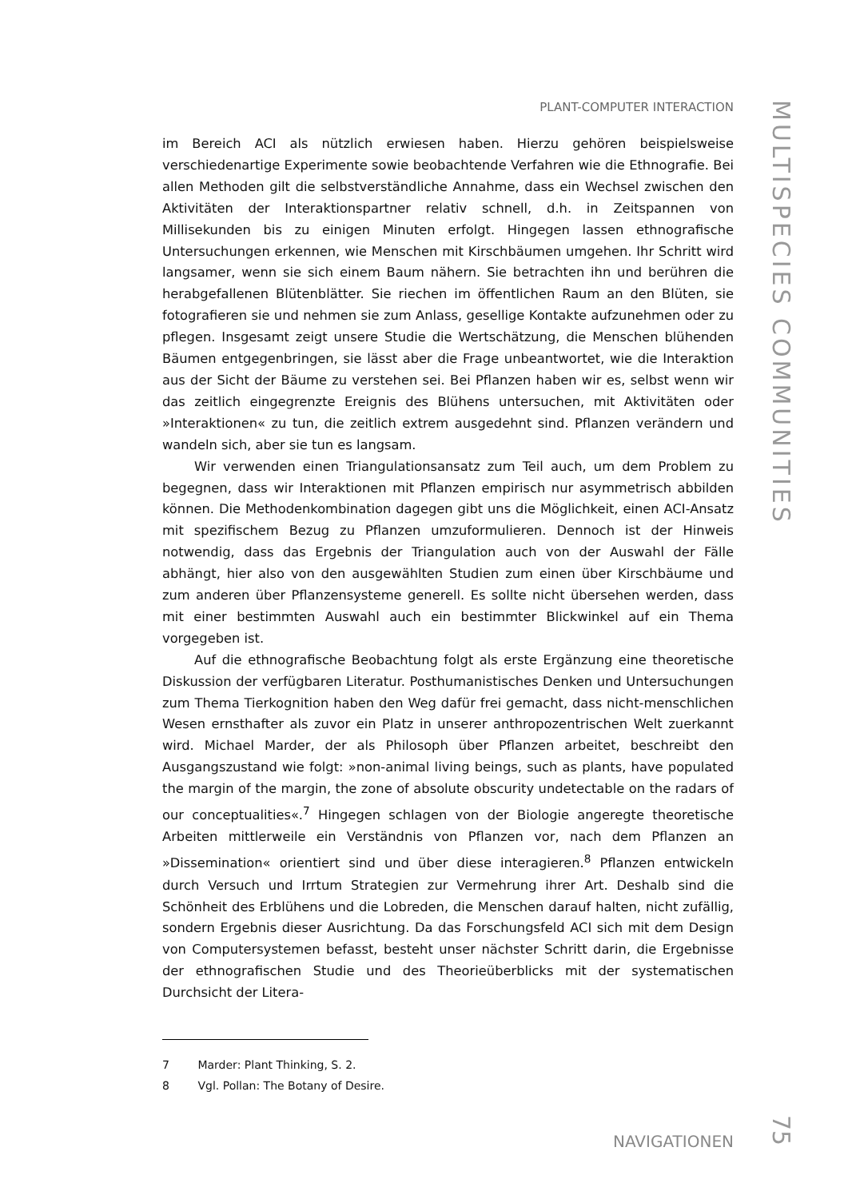PLANT-COMPUTER INTERACTION
im Bereich ACI als nützlich erwiesen haben. Hierzu gehören beispielsweise verschiedenartige Experimente sowie beobachtende Verfahren wie die Ethnografie. Bei allen Methoden gilt die selbstverständliche Annahme, dass ein Wechsel zwischen den Aktivitäten der Interaktionspartner relativ schnell, d.h. in Zeitspannen von Millisekunden bis zu einigen Minuten erfolgt. Hingegen lassen ethnografische Untersuchungen erkennen, wie Menschen mit Kirschbäumen umgehen. Ihr Schritt wird langsamer, wenn sie sich einem Baum nähern. Sie betrachten ihn und berühren die herabgefallenen Blütenblätter. Sie riechen im öffentlichen Raum an den Blüten, sie fotografieren sie und nehmen sie zum Anlass, gesellige Kontakte aufzunehmen oder zu pflegen. Insgesamt zeigt unsere Studie die Wertschätzung, die Menschen blühenden Bäumen entgegenbringen, sie lässt aber die Frage unbeantwortet, wie die Interaktion aus der Sicht der Bäume zu verstehen sei. Bei Pflanzen haben wir es, selbst wenn wir das zeitlich eingegrenzte Ereignis des Blühens untersuchen, mit Aktivitäten oder »Interaktionen« zu tun, die zeitlich extrem ausgedehnt sind. Pflanzen verändern und wandeln sich, aber sie tun es langsam.
Wir verwenden einen Triangulationsansatz zum Teil auch, um dem Problem zu begegnen, dass wir Interaktionen mit Pflanzen empirisch nur asymmetrisch abbilden können. Die Methodenkombination dagegen gibt uns die Möglichkeit, einen ACI-Ansatz mit spezifischem Bezug zu Pflanzen umzuformulieren. Dennoch ist der Hinweis notwendig, dass das Ergebnis der Triangulation auch von der Auswahl der Fälle abhängt, hier also von den ausgewählten Studien zum einen über Kirschbäume und zum anderen über Pflanzensysteme generell. Es sollte nicht übersehen werden, dass mit einer bestimmten Auswahl auch ein bestimmter Blickwinkel auf ein Thema vorgegeben ist.
Auf die ethnografische Beobachtung folgt als erste Ergänzung eine theoretische Diskussion der verfügbaren Literatur. Posthumanistisches Denken und Untersuchungen zum Thema Tierkognition haben den Weg dafür frei gemacht, dass nicht-menschlichen Wesen ernsthafter als zuvor ein Platz in unserer anthropozentrischen Welt zuerkannt wird. Michael Marder, der als Philosoph über Pflanzen arbeitet, beschreibt den Ausgangszustand wie folgt: »non-animal living beings, such as plants, have populated the margin of the margin, the zone of absolute obscurity undetectable on the radars of our conceptualities«.<sup>7</sup> Hingegen schlagen von der Biologie angeregte theoretische Arbeiten mittlerweile ein Verständnis von Pflanzen vor, nach dem Pflanzen an »Dissemination« orientiert sind und über diese interagieren.<sup>8</sup> Pflanzen entwickeln durch Versuch und Irrtum Strategien zur Vermehrung ihrer Art. Deshalb sind die Schönheit des Erblühens und die Lobreden, die Menschen darauf halten, nicht zufällig, sondern Ergebnis dieser Ausrichtung. Da das Forschungsfeld ACI sich mit dem Design von Computersystemen befasst, besteht unser nächster Schritt darin, die Ergebnisse der ethnografischen Studie und des Theorieüberblicks mit der systematischen Durchsicht der Litera-
7 Marder: Plant Thinking, S. 2.
8 Vgl. Pollan: The Botany of Desire.
NAVIGATIONEN
MULTISPECIES COMMUNITIES
75